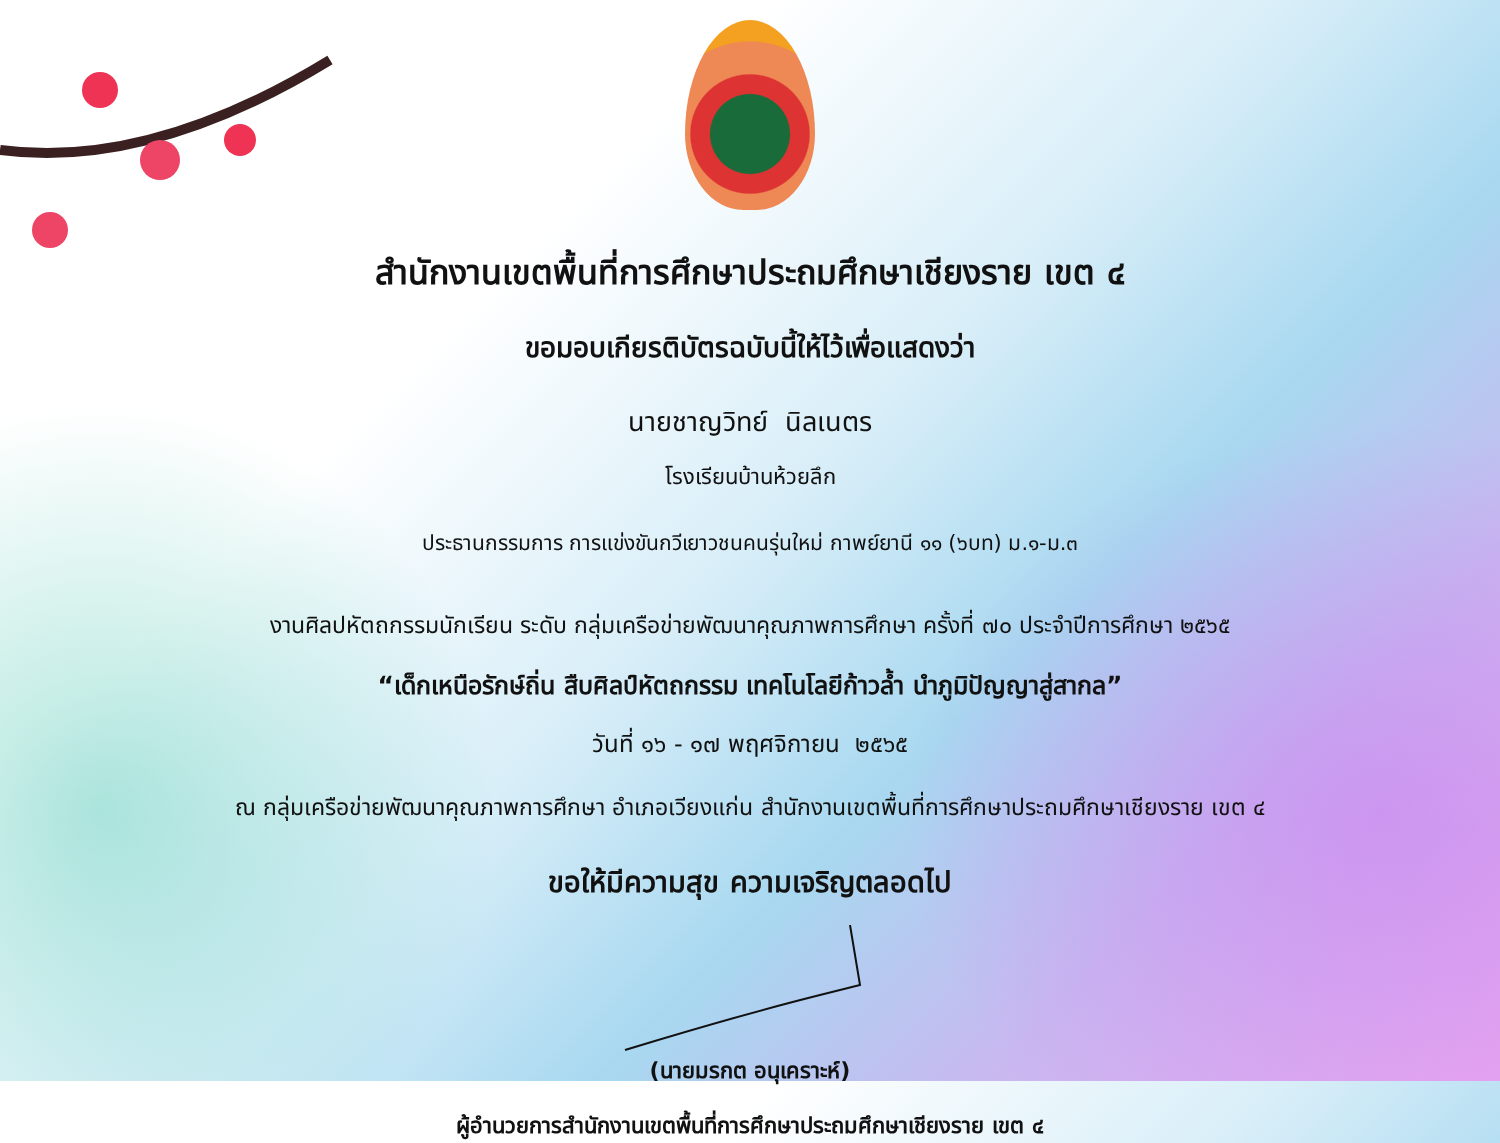สำนักงานเขตพื้นที่การศึกษาประถมศึกษาเชียงราย เขต ๔
ขอมอบเกียรติบัตรฉบับนี้ให้ไว้เพื่อแสดงว่า
นายชาญวิทย์ นิลเนตร
โรงเรียนบ้านห้วยลึก
ประธานกรรมการ การแข่งขันกวีเยาวชนคนรุ่นใหม่ กาพย์ยานี ๑๑ (๖บท) ม.๑-ม.๓
งานศิลปหัตถกรรมนักเรียน ระดับ กลุ่มเครือข่ายพัฒนาคุณภาพการศึกษา ครั้งที่ ๗๐ ประจำปีการศึกษา ๒๕๖๕
“เด็กเหนือรักษ์ถิ่น สืบศิลป์หัตถกรรม เทคโนโลยีก้าวล้ำ นำภูมิปัญญาสู่สากล”
วันที่ ๑๖ - ๑๗ พฤศจิกายน ๒๕๖๕
ณ กลุ่มเครือข่ายพัฒนาคุณภาพการศึกษา อำเภอเวียงแก่น สำนักงานเขตพื้นที่การศึกษาประถมศึกษาเชียงราย เขต ๔
ขอให้มีความสุข ความเจริญตลอดไป
(นายมรกต อนุเคราะห์)
ผู้อำนวยการสำนักงานเขตพื้นที่การศึกษาประถมศึกษาเชียงราย เขต ๔